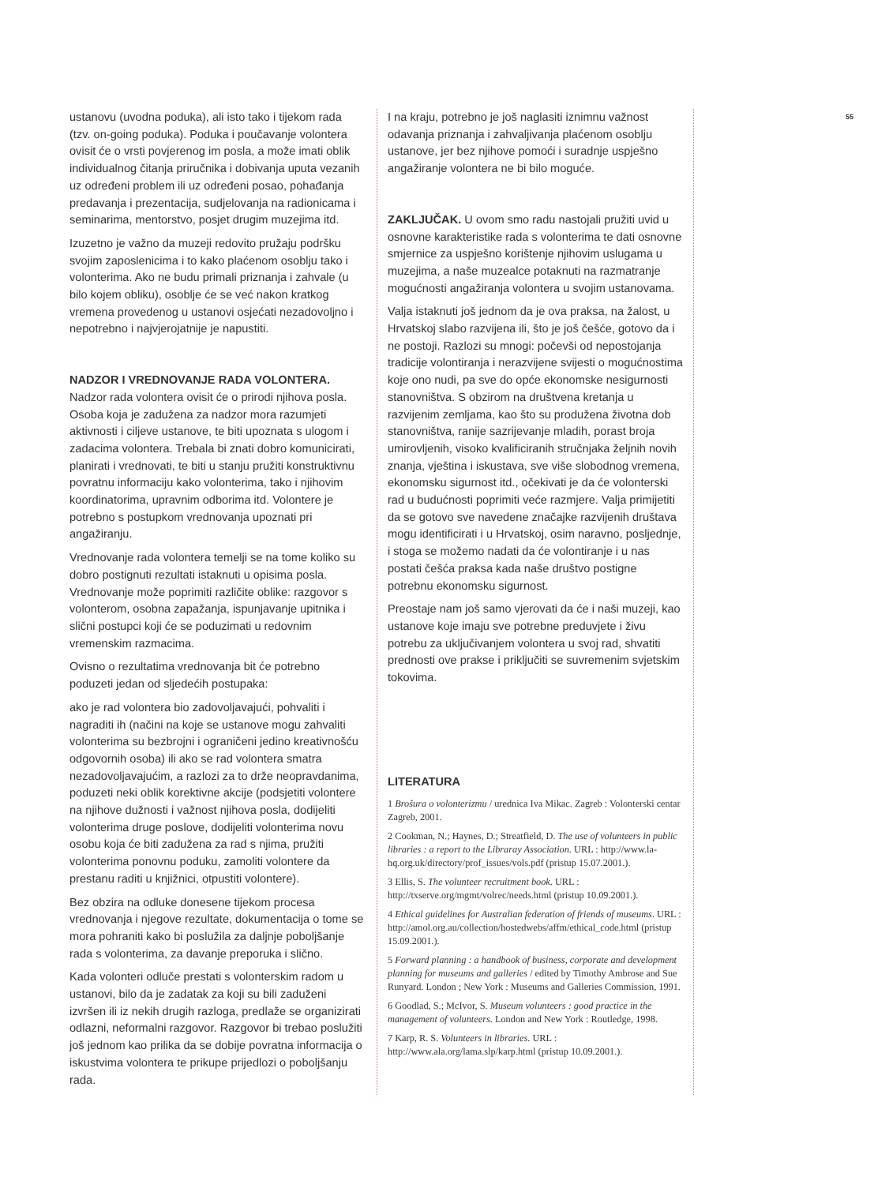ustanovu (uvodna poduka), ali isto tako i tijekom rada (tzv. on-going poduka). Poduka i poučavanje volontera ovisit će o vrsti povjerenog im posla, a može imati oblik individualnog čitanja priručnika i dobivanja uputa vezanih uz određeni problem ili uz određeni posao, pohađanja predavanja i prezentacija, sudjelovanja na radionicama i seminarima, mentorstvo, posjet drugim muzejima itd.
Izuzetno je važno da muzeji redovito pružaju podršku svojim zaposlenicima i to kako plaćenom osoblju tako i volonterima. Ako ne budu primali priznanja i zahvale (u bilo kojem obliku), osoblje će se već nakon kratkog vremena provedenog u ustanovi osjećati nezadovoljno i nepotrebno i najvjerojatnije je napustiti.
NADZOR I VREDNOVANJE RADA VOLONTERA. Nadzor rada volontera ovisit će o prirodi njihova posla. Osoba koja je zadužena za nadzor mora razumjeti aktivnosti i ciljeve ustanove, te biti upoznata s ulogom i zadacima volontera. Trebala bi znati dobro komunicirati, planirati i vrednovati, te biti u stanju pružiti konstruktivnu povratnu informaciju kako volonterima, tako i njihovim koordinatorima, upravnim odborima itd. Volontere je potrebno s postupkom vrednovanja upoznati pri angažiranju.
Vrednovanje rada volontera temelji se na tome koliko su dobro postignuti rezultati istaknuti u opisima posla. Vrednovanje može poprimiti različite oblike: razgovor s volonterom, osobna zapažanja, ispunjavanje upitnika i slični postupci koji će se poduzimati u redovnim vremenskim razmacima.
Ovisno o rezultatima vrednovanja bit će potrebno poduzeti jedan od sljedećih postupaka:
ako je rad volontera bio zadovoljavajući, pohvaliti i nagraditi ih (načini na koje se ustanove mogu zahvaliti volonterima su bezbrojni i ograničeni jedino kreativnošću odgovornih osoba) ili ako se rad volontera smatra nezadovoljavajućim, a razlozi za to drže neopravdanima, poduzeti neki oblik korektivne akcije (podsjetiti volontere na njihove dužnosti i važnost njihova posla, dodijeliti volonterima druge poslove, dodijeliti volonterima novu osobu koja će biti zadužena za rad s njima, pružiti volonterima ponovnu poduku, zamoliti volontere da prestanu raditi u knjižnici, otpustiti volontere).
Bez obzira na odluke donesene tijekom procesa vrednovanja i njegove rezultate, dokumentacija o tome se mora pohraniti kako bi poslužila za daljnje poboljšanje rada s volonterima, za davanje preporuka i slično.
Kada volonteri odluče prestati s volonterskim radom u ustanovi, bilo da je zadatak za koji su bili zaduženi izvršen ili iz nekih drugih razloga, predlaže se organizirati odlazni, neformalni razgovor. Razgovor bi trebao poslužiti još jednom kao prilika da se dobije povratna informacija o iskustvima volontera te prikupe prijedlozi o poboljšanju rada.
I na kraju, potrebno je još naglasiti iznimnu važnost odavanja priznanja i zahvaljivanja plaćenom osoblju ustanove, jer bez njihove pomoći i suradnje uspješno angažiranje volontera ne bi bilo moguće.
ZAKLJUČAK. U ovom smo radu nastojali pružiti uvid u osnovne karakteristike rada s volonterima te dati osnovne smjernice za uspješno korištenje njihovim uslugama u muzejima, a naše muzealce potaknuti na razmatranje mogućnosti angažiranja volontera u svojim ustanovama.
Valja istaknuti još jednom da je ova praksa, na žalost, u Hrvatskoj slabo razvijena ili, što je još češće, gotovo da i ne postoji. Razlozi su mnogi: počevši od nepostojanja tradicije volontiranja i nerazvijene svijesti o mogućnostima koje ono nudi, pa sve do opće ekonomske nesigurnosti stanovništva. S obzirom na društvena kretanja u razvijenim zemljama, kao što su produžena životna dob stanovništva, ranije sazrijevanje mladih, porast broja umirovljenih, visoko kvalificiranih stručnjaka željnih novih znanja, vještina i iskustava, sve više slobodnog vremena, ekonomsku sigurnost itd., očekivati je da će volonterski rad u budućnosti poprimiti veće razmjere. Valja primijetiti da se gotovo sve navedene značajke razvijenih društava mogu identificirati i u Hrvatskoj, osim naravno, posljednje, i stoga se možemo nadati da će volontiranje i u nas postati češća praksa kada naše društvo postigne potrebnu ekonomsku sigurnost.
Preostaje nam još samo vjerovati da će i naši muzeji, kao ustanove koje imaju sve potrebne preduvjete i živu potrebu za uključivanjem volontera u svoj rad, shvatiti prednosti ove prakse i priključiti se suvremenim svjetskim tokovima.
LITERATURA
1 Brošura o volonterizmu / urednica Iva Mikac. Zagreb : Volonterski centar Zagreb, 2001.
2 Cookman, N.; Haynes, D.; Streatfield, D. The use of volunteers in public libraries : a report to the Libraray Association. URL : http://www.la-hq.org.uk/directory/prof_issues/vols.pdf (pristup 15.07.2001.).
3 Ellis, S. The volunteer recruitment book. URL : http://txserve.org/mgmt/volrec/needs.html (pristup 10.09.2001.).
4 Ethical guidelines for Australian federation of friends of museums. URL : http://amol.org.au/collection/hostedwebs/affm/ethical_code.html (pristup 15.09.2001.).
5 Forward planning : a handbook of business, corporate and development planning for museums and galleries / edited by Timothy Ambrose and Sue Runyard. London ; New York : Museums and Galleries Commission, 1991.
6 Goodlad, S.; McIvor, S. Museum volunteers : good practice in the management of volunteers. London and New York : Routledge, 1998.
7 Karp, R. S. Volunteers in libraries. URL : http://www.ala.org/lama.slp/karp.html (pristup 10.09.2001.).
55